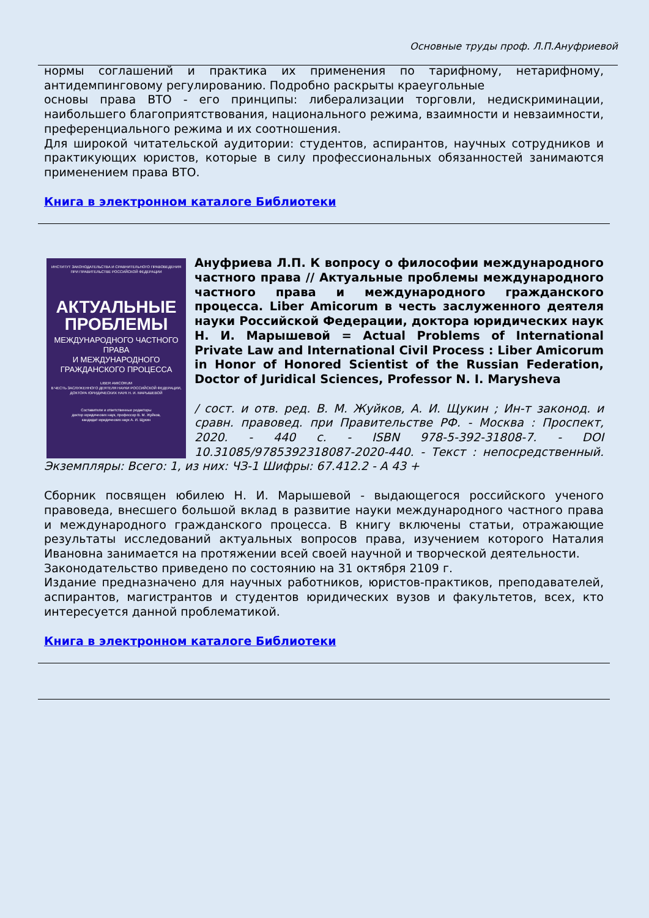Основные труды проф. Л.П.Ануфриевой
нормы соглашений и практика их применения по тарифному, нетарифному, антидемпинговому регулированию. Подробно раскрыты краеугольные
основы права ВТО - его принципы: либерализации торговли, недискриминации, наибольшего благоприятствования, национального режима, взаимности и невзаимности, преференциального режима и их соотношения.
Для широкой читательской аудитории: студентов, аспирантов, научных сотрудников и практикующих юристов, которые в силу профессиональных обязанностей занимаются применением права ВТО.
Книга в электронном каталоге Библиотеки
ИНСТИТУТ ЗАКОНОДАТЕЛЬСТВА И СРАВНИТЕЛЬНОГО ПРАВОВЕДЕНИЯ
ПРИ ПРАВИТЕЛЬСТВЕ РОССИЙСКОЙ ФЕДЕРАЦИИ
АКТУАЛЬНЫЕ
ПРОБЛЕМЫ
МЕЖДУНАРОДНОГО ЧАСТНОГО ПРАВА
И МЕЖДУНАРОДНОГО
ГРАЖДАНСКОГО ПРОЦЕССА
LIBER AMICORUM
В ЧЕСТЬ ЗАСЛУЖЕННОГО ДЕЯТЕЛЯ НАУКИ РОССИЙСКОЙ ФЕДЕРАЦИИ,
ДОКТОРА ЮРИДИЧЕСКИХ НАУК Н. И. МАРЫШЕВОЙ
Составители и ответственные редакторы
доктор юридических наук, профессор В. М. Жуйков,
кандидат юридических наук А. И. Щукин
Ануфриева Л.П. К вопросу о философии международного частного права // Актуальные проблемы международного частного права и международного гражданского процесса. Liber Amicorum в честь заслуженного деятеля науки Российской Федерации, доктора юридических наук Н. И. Марышевой = Actual Problems of International Private Law and International Civil Process : Liber Amicorum in Honor of Honored Scientist of the Russian Federation, Doctor of Juridical Sciences, Professor N. I. Marysheva
/ сост. и отв. ред. В. М. Жуйков, А. И. Щукин ; Ин-т законод. и сравн. правовед. при Правительстве РФ. - Москва : Проспект, 2020. - 440 с. - ISBN 978-5-392-31808-7. - DOI 10.31085/9785392318087-2020-440. - Текст : непосредственный. Экземпляры: Всего: 1, из них: ЧЗ-1 Шифры: 67.412.2 - А 43 +
Сборник посвящен юбилею Н. И. Марышевой - выдающегося российского ученого правоведа, внесшего большой вклад в развитие науки международного частного права и международного гражданского процесса. В книгу включены статьи, отражающие результаты исследований актуальных вопросов права, изучением которого Наталия Ивановна занимается на протяжении всей своей научной и творческой деятельности.
Законодательство приведено по состоянию на 31 октября 2109 г.
Издание предназначено для научных работников, юристов-практиков, преподавателей, аспирантов, магистрантов и студентов юридических вузов и факультетов, всех, кто интересуется данной проблематикой.
Книга в электронном каталоге Библиотеки